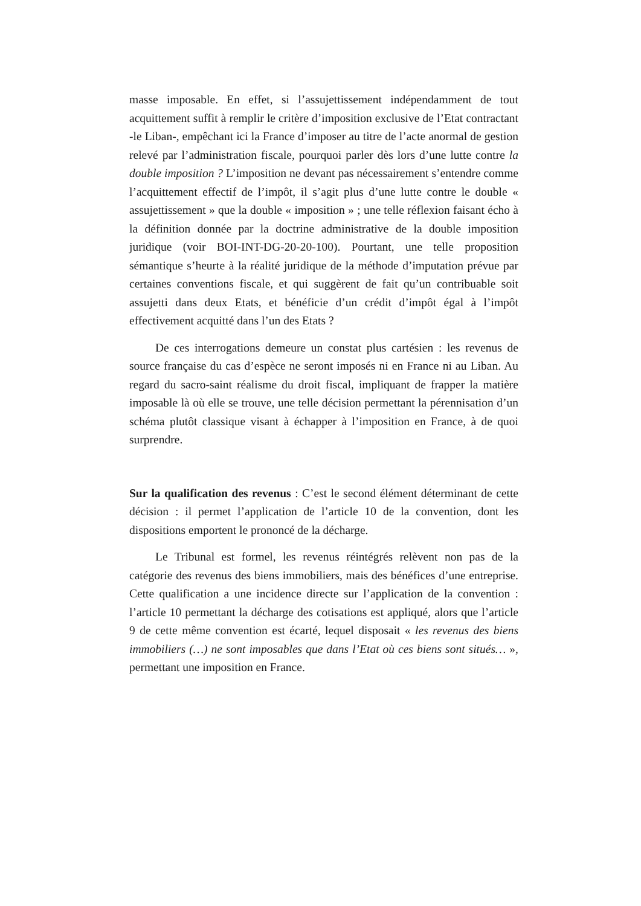masse imposable. En effet, si l’assujettissement indépendamment de tout acquittement suffit à remplir le critère d’imposition exclusive de l’Etat contractant -le Liban-, empêchant ici la France d’imposer au titre de l’acte anormal de gestion relevé par l’administration fiscale, pourquoi parler dès lors d’une lutte contre la double imposition ? L’imposition ne devant pas nécessairement s’entendre comme l’acquittement effectif de l’impôt, il s’agit plus d’une lutte contre le double « assujettissement » que la double « imposition » ; une telle réflexion faisant écho à la définition donnée par la doctrine administrative de la double imposition juridique (voir BOI-INT-DG-20-20-100). Pourtant, une telle proposition sémantique s’heurte à la réalité juridique de la méthode d’imputation prévue par certaines conventions fiscale, et qui suggèrent de fait qu’un contribuable soit assujetti dans deux Etats, et bénéficie d’un crédit d’impôt égal à l’impôt effectivement acquitté dans l’un des Etats ?
De ces interrogations demeure un constat plus cartésien : les revenus de source française du cas d’espèce ne seront imposés ni en France ni au Liban. Au regard du sacro-saint réalisme du droit fiscal, impliquant de frapper la matière imposable là où elle se trouve, une telle décision permettant la pérennisation d’un schéma plutôt classique visant à échapper à l’imposition en France, à de quoi surprendre.
Sur la qualification des revenus : C’est le second élément déterminant de cette décision : il permet l’application de l’article 10 de la convention, dont les dispositions emportent le prononcé de la décharge.
Le Tribunal est formel, les revenus réintégrés relèvent non pas de la catégorie des revenus des biens immobiliers, mais des bénéfices d’une entreprise. Cette qualification a une incidence directe sur l’application de la convention : l’article 10 permettant la décharge des cotisations est appliqué, alors que l’article 9 de cette même convention est écarté, lequel disposait « les revenus des biens immobiliers (…) ne sont imposables que dans l’Etat où ces biens sont situés… », permettant une imposition en France.